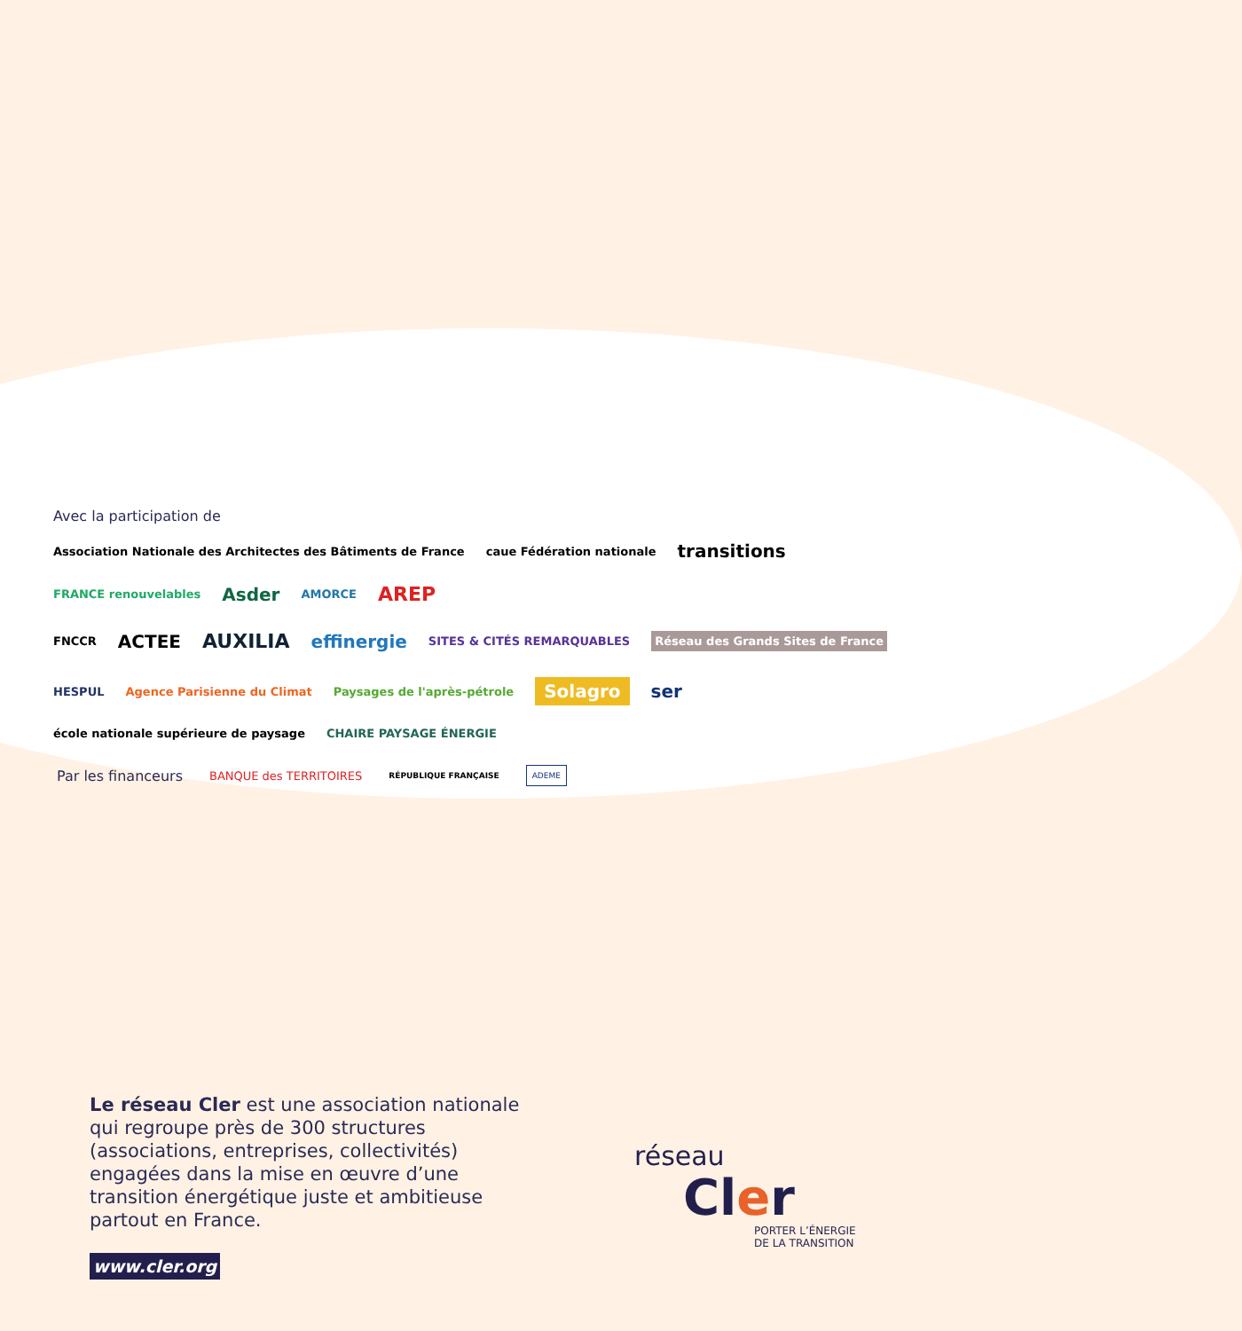Avec la participation de
Association Nationale des Architectes des Bâtiments de France caue Fédération nationale transitions FRANCE renouvelables Asder AMORCE AREP
FNCCR ACTEE AUXILIA effinergie SITES & CITÉS REMARQUABLES Réseau des Grands Sites de France
HESPUL Agence Parisienne du Climat Paysages de l'après-pétrole Solagro ser école nationale supérieure de paysage CHAIRE PAYSAGE ÉNERGIE
Par les financeurs BANQUE des TERRITOIRES RÉPUBLIQUE FRANÇAISE ADEME
Le réseau Cler est une association nationale qui regroupe près de 300 structures (associations, entreprises, collectivités) engagées dans la mise en œuvre d’une transition énergétique juste et ambitieuse partout en France.
www.cler.org
réseau
Cler
PORTER L’ÉNERGIE
DE LA TRANSITION